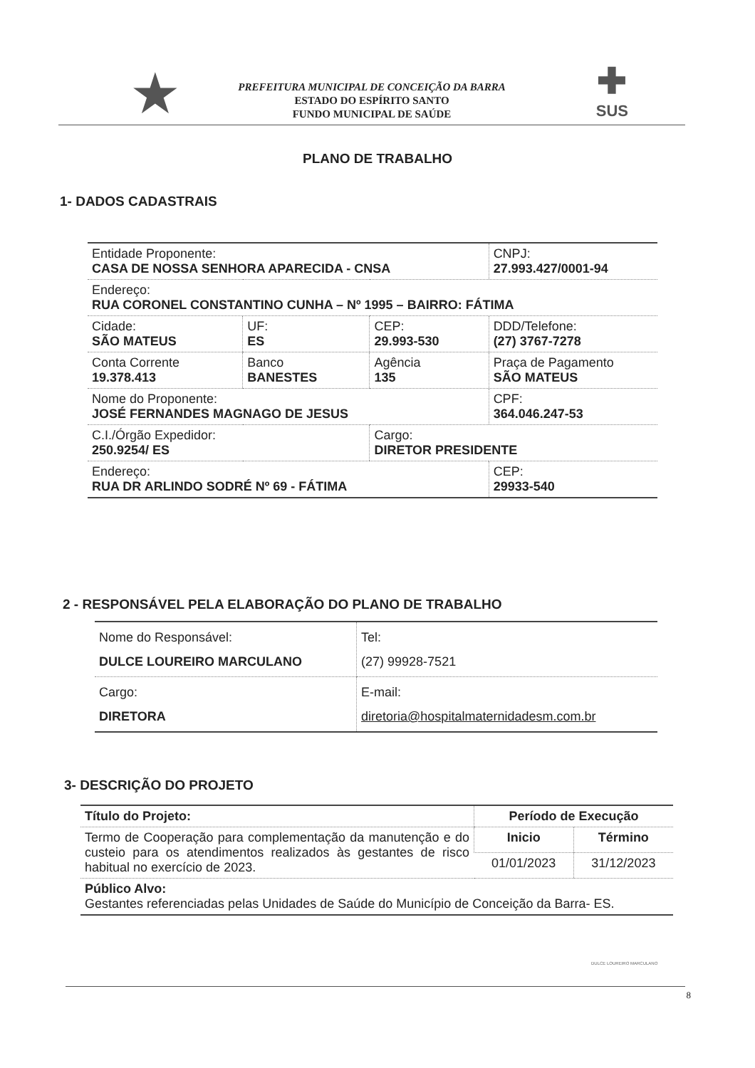★
PREFEITURA MUNICIPAL DE CONCEIÇÃO DA BARRA
ESTADO DO ESPÍRITO SANTO
FUNDO MUNICIPAL DE SAÚDE
✚
SUS
PLANO DE TRABALHO
1- DADOS CADASTRAIS
| Entidade Proponente: CASA DE NOSSA SENHORA APARECIDA - CNSA | | | | CNPJ: 27.993.427/0001-94 | |
| Endereço: RUA CORONEL CONSTANTINO CUNHA – Nº 1995 – BAIRRO: FÁTIMA | | | | | |
| Cidade: SÃO MATEUS | UF: ES | CEP: 29.993-530 | | DDD/Telefone: (27) 3767-7278 | |
| Conta Corrente 19.378.413 | Banco BANESTES | | Agência 135 | Praça de Pagamento SÃO MATEUS | |
| Nome do Proponente: JOSÉ FERNANDES MAGNAGO DE JESUS | | | | CPF: 364.046.247-53 | |
| C.I./Órgão Expedidor: 250.9254/ ES | | | Cargo: DIRETOR PRESIDENTE | | |
| Endereço: RUA DR ARLINDO SODRÉ Nº 69 - FÁTIMA | | | | | CEP: 29933-540 |
2 - RESPONSÁVEL PELA ELABORAÇÃO DO PLANO DE TRABALHO
| Nome do Responsável: DULCE LOUREIRO MARCULANO | | Tel: (27) 99928-7521 |
| Cargo: DIRETORA | E-mail: diretoria@hospitalmaternidadesm.com.br | |
3- DESCRIÇÃO DO PROJETO
| Título do Projeto: | Período de Execução | |
| --- | --- | --- |
| Termo de Cooperação para complementação da manutenção e do custeio para os atendimentos realizados às gestantes de risco habitual no exercício de 2023. | Inicio | Término |
| | 01/01/2023 | 31/12/2023 |
| Público Alvo: Gestantes referenciadas pelas Unidades de Saúde do Município de Conceição da Barra- ES. | | |
DULCE LOUREIRO MARCULANO
8